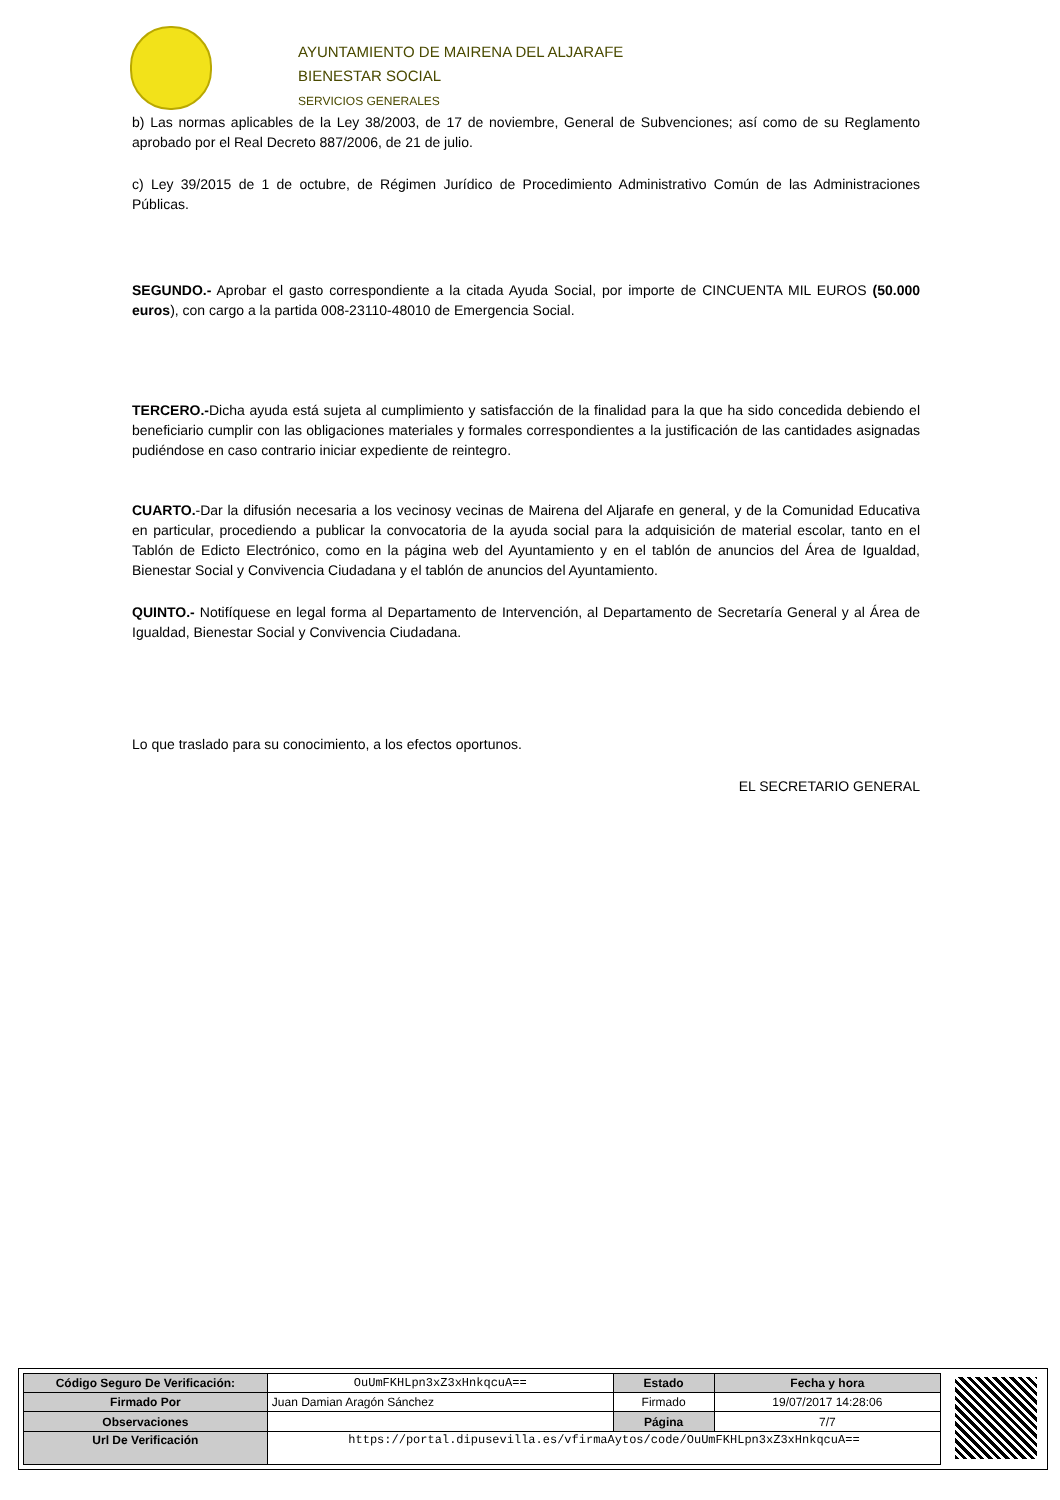AYUNTAMIENTO DE MAIRENA DEL ALJARAFE
BIENESTAR SOCIAL
SERVICIOS GENERALES
b) Las normas aplicables de la Ley 38/2003, de 17 de noviembre, General de Subvenciones; así como de su Reglamento aprobado por el Real Decreto 887/2006, de 21 de julio.
c) Ley 39/2015 de 1 de octubre, de Régimen Jurídico de Procedimiento Administrativo Común de las Administraciones Públicas.
SEGUNDO.- Aprobar el gasto correspondiente a la citada Ayuda Social, por importe de CINCUENTA MIL EUROS (50.000 euros), con cargo a la partida 008-23110-48010 de Emergencia Social.
TERCERO.-Dicha ayuda está sujeta al cumplimiento y satisfacción de la finalidad para la que ha sido concedida debiendo el beneficiario cumplir con las obligaciones materiales y formales correspondientes a la justificación de las cantidades asignadas pudiéndose en caso contrario iniciar expediente de reintegro.
CUARTO.-Dar la difusión necesaria a los vecinosy vecinas de Mairena del Aljarafe en general, y de la Comunidad Educativa en particular, procediendo a publicar la convocatoria de la ayuda social para la adquisición de material escolar, tanto en el Tablón de Edicto Electrónico, como en la página web del Ayuntamiento y en el tablón de anuncios del Área de Igualdad, Bienestar Social y Convivencia Ciudadana y el tablón de anuncios del Ayuntamiento.
QUINTO.- Notifíquese en legal forma al Departamento de Intervención, al Departamento de Secretaría General y al Área de Igualdad, Bienestar Social y Convivencia Ciudadana.
Lo que traslado para su conocimiento, a los efectos oportunos.
EL SECRETARIO GENERAL
| Código Seguro De Verificación: | OuUmFKHLpn3xZ3xHnkqcuA== | Estado | Fecha y hora |
| Firmado Por | Juan Damian Aragón Sánchez | Firmado | 19/07/2017 14:28:06 |
| Observaciones | | Página | 7/7 |
| Url De Verificación | https://portal.dipusevilla.es/vfirmaAytos/code/OuUmFKHLpn3xZ3xHnkqcuA== | | |